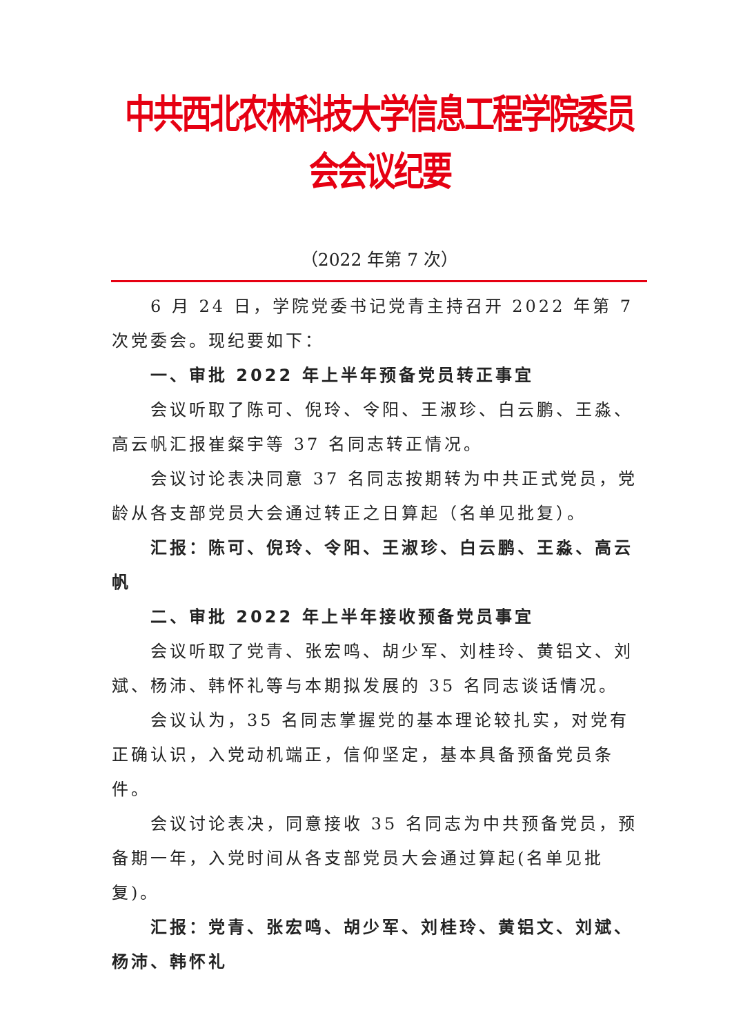中共西北农林科技大学信息工程学院委员会会议纪要
（2022 年第 7 次）
6 月 24 日，学院党委书记党青主持召开 2022 年第 7 次党委会。现纪要如下：
一、审批 2022 年上半年预备党员转正事宜
会议听取了陈可、倪玲、令阳、王淑珍、白云鹏、王淼、高云帆汇报崔粲宇等 37 名同志转正情况。
会议讨论表决同意 37 名同志按期转为中共正式党员，党龄从各支部党员大会通过转正之日算起（名单见批复）。
汇报：陈可、倪玲、令阳、王淑珍、白云鹏、王淼、高云帆
二、审批 2022 年上半年接收预备党员事宜
会议听取了党青、张宏鸣、胡少军、刘桂玲、黄铝文、刘斌、杨沛、韩怀礼等与本期拟发展的 35 名同志谈话情况。
会议认为，35 名同志掌握党的基本理论较扎实，对党有正确认识，入党动机端正，信仰坚定，基本具备预备党员条件。
会议讨论表决，同意接收 35 名同志为中共预备党员，预备期一年，入党时间从各支部党员大会通过算起(名单见批复)。
汇报：党青、张宏鸣、胡少军、刘桂玲、黄铝文、刘斌、杨沛、韩怀礼